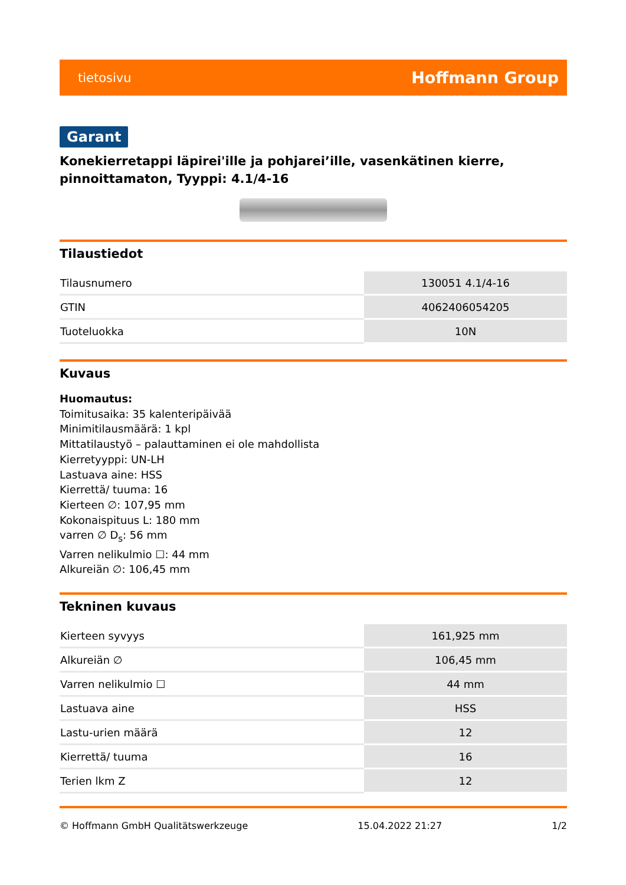tietosivu Hoffmann Group
Garant
Konekierretappi läpirei'ille ja pohjarei’ille, vasenkätinen kierre, pinnoittamaton, Tyyppi: 4.1/4-16
Tilaustiedot
| Tilausnumero | 130051 4.1/4-16 |
| GTIN | 4062406054205 |
| Tuoteluokka | 10N |
Kuvaus
Huomautus:
Toimitusaika: 35 kalenteripäivää
Minimitilausmäärä: 1 kpl
Mittatilaustyö – palauttaminen ei ole mahdollista
Kierretyyppi: UN-LH
Lastuava aine: HSS
Kierrettä/ tuuma: 16
Kierteen ∅: 107,95 mm
Kokonaispituus L: 180 mm
varren ∅ D<sub>s</sub>: 56 mm
Varren nelikulmio ☐: 44 mm
Alkureiän ∅: 106,45 mm
Tekninen kuvaus
| Kierteen syvyys | 161,925 mm |
| Alkureiän ∅ | 106,45 mm |
| Varren nelikulmio ☐ | 44 mm |
| Lastuava aine | HSS |
| Lastu-urien määrä | 12 |
| Kierrettä/ tuuma | 16 |
| Terien lkm Z | 12 |
© Hoffmann GmbH Qualitätswerkzeuge 15.04.2022 21:27 1/2